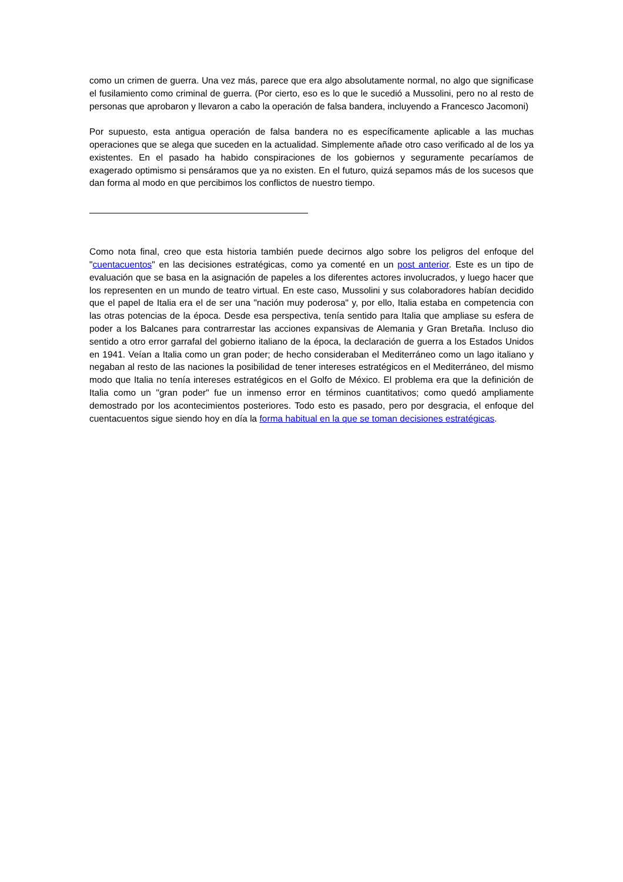como un crimen de guerra. Una vez más, parece que era algo absolutamente normal, no algo que significase el fusilamiento como criminal de guerra. (Por cierto, eso es lo que le sucedió a Mussolini, pero no al resto de personas que aprobaron y llevaron a cabo la operación de falsa bandera, incluyendo a Francesco Jacomoni)
Por supuesto, esta antigua operación de falsa bandera no es específicamente aplicable a las muchas operaciones que se alega que suceden en la actualidad. Simplemente añade otro caso verificado al de los ya existentes. En el pasado ha habido conspiraciones de los gobiernos y seguramente pecaríamos de exagerado optimismo si pensáramos que ya no existen. En el futuro, quizá sepamos más de los sucesos que dan forma al modo en que percibimos los conflictos de nuestro tiempo.
Como nota final, creo que esta historia también puede decirnos algo sobre los peligros del enfoque del "cuentacuentos" en las decisiones estratégicas, como ya comenté en un post anterior. Este es un tipo de evaluación que se basa en la asignación de papeles a los diferentes actores involucrados, y luego hacer que los representen en un mundo de teatro virtual. En este caso, Mussolini y sus colaboradores habían decidido que el papel de Italia era el de ser una "nación muy poderosa" y, por ello, Italia estaba en competencia con las otras potencias de la época. Desde esa perspectiva, tenía sentido para Italia que ampliase su esfera de poder a los Balcanes para contrarrestar las acciones expansivas de Alemania y Gran Bretaña. Incluso dio sentido a otro error garrafal del gobierno italiano de la época, la declaración de guerra a los Estados Unidos en 1941. Veían a Italia como un gran poder; de hecho consideraban el Mediterráneo como un lago italiano y negaban al resto de las naciones la posibilidad de tener intereses estratégicos en el Mediterráneo, del mismo modo que Italia no tenía intereses estratégicos en el Golfo de México. El problema era que la definición de Italia como un "gran poder" fue un inmenso error en términos cuantitativos; como quedó ampliamente demostrado por los acontecimientos posteriores. Todo esto es pasado, pero por desgracia, el enfoque del cuentacuentos sigue siendo hoy en día la forma habitual en la que se toman decisiones estratégicas.